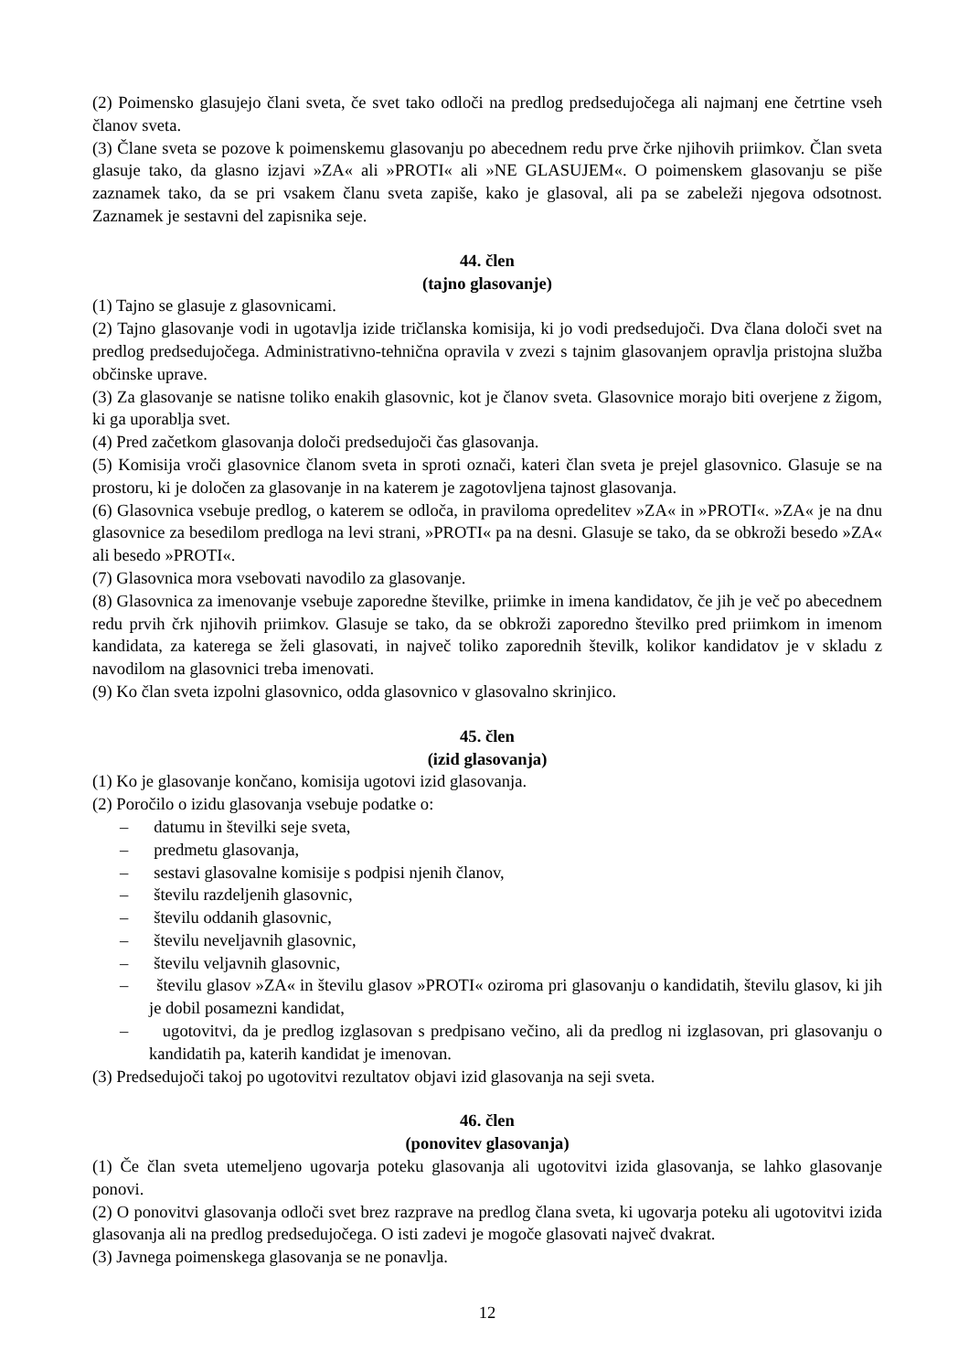(2) Poimensko glasujejo člani sveta, če svet tako odloči na predlog predsedujočega ali najmanj ene četrtine vseh članov sveta.
(3) Člane sveta se pozove k poimenskemu glasovanju po abecednem redu prve črke njihovih priimkov. Član sveta glasuje tako, da glasno izjavi »ZA« ali »PROTI« ali »NE GLASUJEM«. O poimenskem glasovanju se piše zaznamek tako, da se pri vsakem članu sveta zapiše, kako je glasoval, ali pa se zabeleži njegova odsotnost. Zaznamek je sestavni del zapisnika seje.
44. člen
(tajno glasovanje)
(1) Tajno se glasuje z glasovnicami.
(2) Tajno glasovanje vodi in ugotavlja izide tričlanska komisija, ki jo vodi predsedujoči. Dva člana določi svet na predlog predsedujočega. Administrativno-tehnična opravila v zvezi s tajnim glasovanjem opravlja pristojna služba občinske uprave.
(3) Za glasovanje se natisne toliko enakih glasovnic, kot je članov sveta. Glasovnice morajo biti overjene z žigom, ki ga uporablja svet.
(4) Pred začetkom glasovanja določi predsedujoči čas glasovanja.
(5) Komisija vroči glasovnice članom sveta in sproti označi, kateri član sveta je prejel glasovnico. Glasuje se na prostoru, ki je določen za glasovanje in na katerem je zagotovljena tajnost glasovanja.
(6) Glasovnica vsebuje predlog, o katerem se odloča, in praviloma opredelitev »ZA« in »PROTI«. »ZA« je na dnu glasovnice za besedilom predloga na levi strani, »PROTI« pa na desni. Glasuje se tako, da se obkroži besedo »ZA« ali besedo »PROTI«.
(7) Glasovnica mora vsebovati navodilo za glasovanje.
(8) Glasovnica za imenovanje vsebuje zaporedne številke, priimke in imena kandidatov, če jih je več po abecednem redu prvih črk njihovih priimkov. Glasuje se tako, da se obkroži zaporedno številko pred priimkom in imenom kandidata, za katerega se želi glasovati, in največ toliko zaporednih številk, kolikor kandidatov je v skladu z navodilom na glasovnici treba imenovati.
(9) Ko član sveta izpolni glasovnico, odda glasovnico v glasovalno skrinjico.
45. člen
(izid glasovanja)
(1) Ko je glasovanje končano, komisija ugotovi izid glasovanja.
(2) Poročilo o izidu glasovanja vsebuje podatke o:
– datumu in številki seje sveta,
– predmetu glasovanja,
– sestavi glasovalne komisije s podpisi njenih članov,
– številu razdeljenih glasovnic,
– številu oddanih glasovnic,
– številu neveljavnih glasovnic,
– številu veljavnih glasovnic,
– številu glasov »ZA« in številu glasov »PROTI« oziroma pri glasovanju o kandidatih, številu glasov, ki jih je dobil posamezni kandidat,
– ugotovitvi, da je predlog izglasovan s predpisano večino, ali da predlog ni izglasovan, pri glasovanju o kandidatih pa, katerih kandidat je imenovan.
(3) Predsedujoči takoj po ugotovitvi rezultatov objavi izid glasovanja na seji sveta.
46. člen
(ponovitev glasovanja)
(1) Če član sveta utemeljeno ugovarja poteku glasovanja ali ugotovitvi izida glasovanja, se lahko glasovanje ponovi.
(2) O ponovitvi glasovanja odloči svet brez razprave na predlog člana sveta, ki ugovarja poteku ali ugotovitvi izida glasovanja ali na predlog predsedujočega. O isti zadevi je mogoče glasovati največ dvakrat.
(3) Javnega poimenskega glasovanja se ne ponavlja.
12